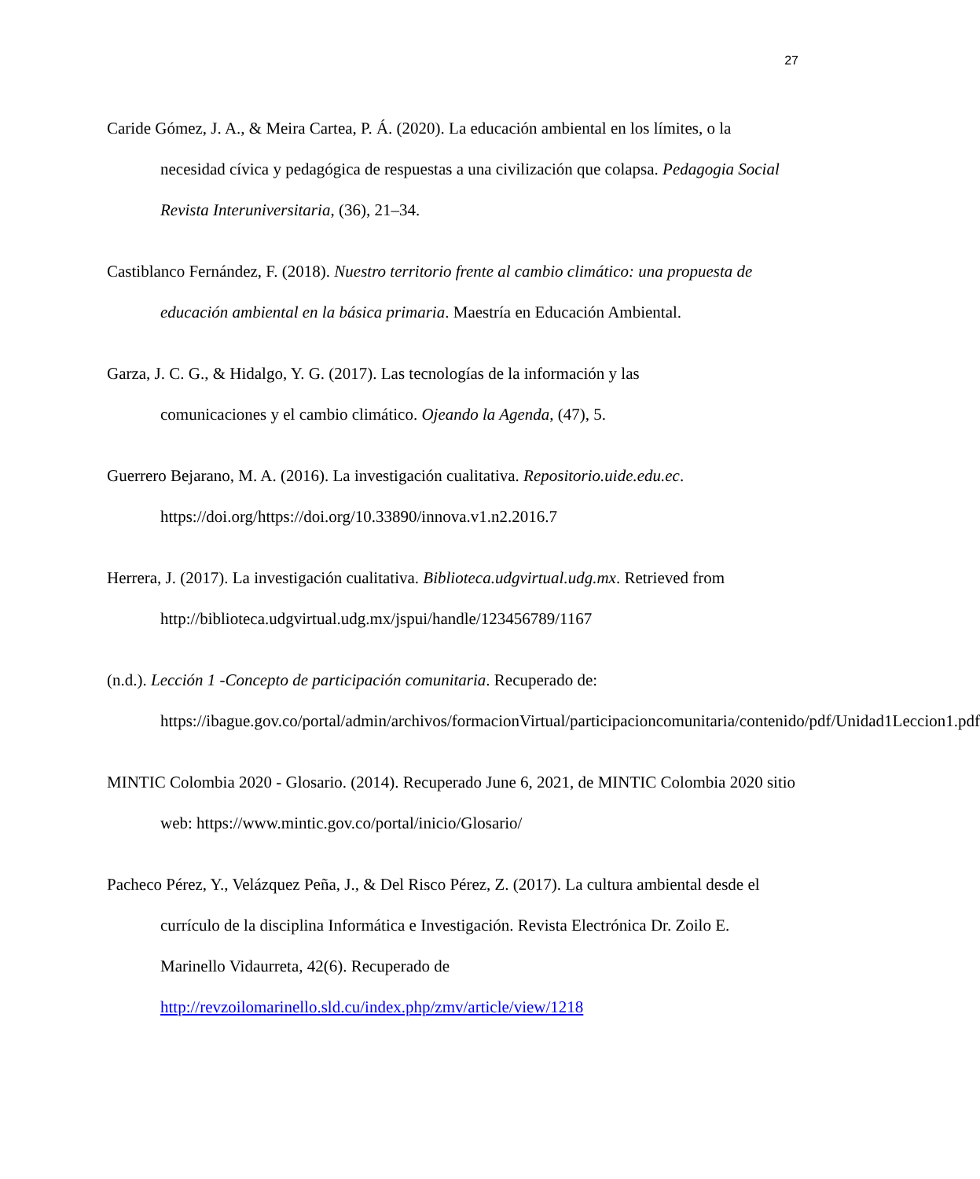27
Caride Gómez, J. A., & Meira Cartea, P. Á. (2020). La educación ambiental en los límites, o la necesidad cívica y pedagógica de respuestas a una civilización que colapsa. Pedagogia Social Revista Interuniversitaria, (36), 21–34.
Castiblanco Fernández, F. (2018). Nuestro territorio frente al cambio climático: una propuesta de educación ambiental en la básica primaria. Maestría en Educación Ambiental.
Garza, J. C. G., & Hidalgo, Y. G. (2017). Las tecnologías de la información y las
comunicaciones y el cambio climático. Ojeando la Agenda, (47), 5.
Guerrero Bejarano, M. A. (2016). La investigación cualitativa. Repositorio.uide.edu.ec. https://doi.org/https://doi.org/10.33890/innova.v1.n2.2016.7
Herrera, J. (2017). La investigación cualitativa. Biblioteca.udgvirtual.udg.mx. Retrieved from http://biblioteca.udgvirtual.udg.mx/jspui/handle/123456789/1167
(n.d.). Lección 1 -Concepto de participación comunitaria. Recuperado de:
https://ibague.gov.co/portal/admin/archivos/formacionVirtual/participacioncomunitaria/contenido/pdf/Unidad1Leccion1.pdf
MINTIC Colombia 2020 - Glosario. (2014). Recuperado June 6, 2021, de MINTIC Colombia 2020 sitio web: https://www.mintic.gov.co/portal/inicio/Glosario/
Pacheco Pérez, Y., Velázquez Peña, J., & Del Risco Pérez, Z. (2017). La cultura ambiental desde el currículo de la disciplina Informática e Investigación. Revista Electrónica Dr. Zoilo E. Marinello Vidaurreta, 42(6). Recuperado de
http://revzoilomarinello.sld.cu/index.php/zmv/article/view/1218